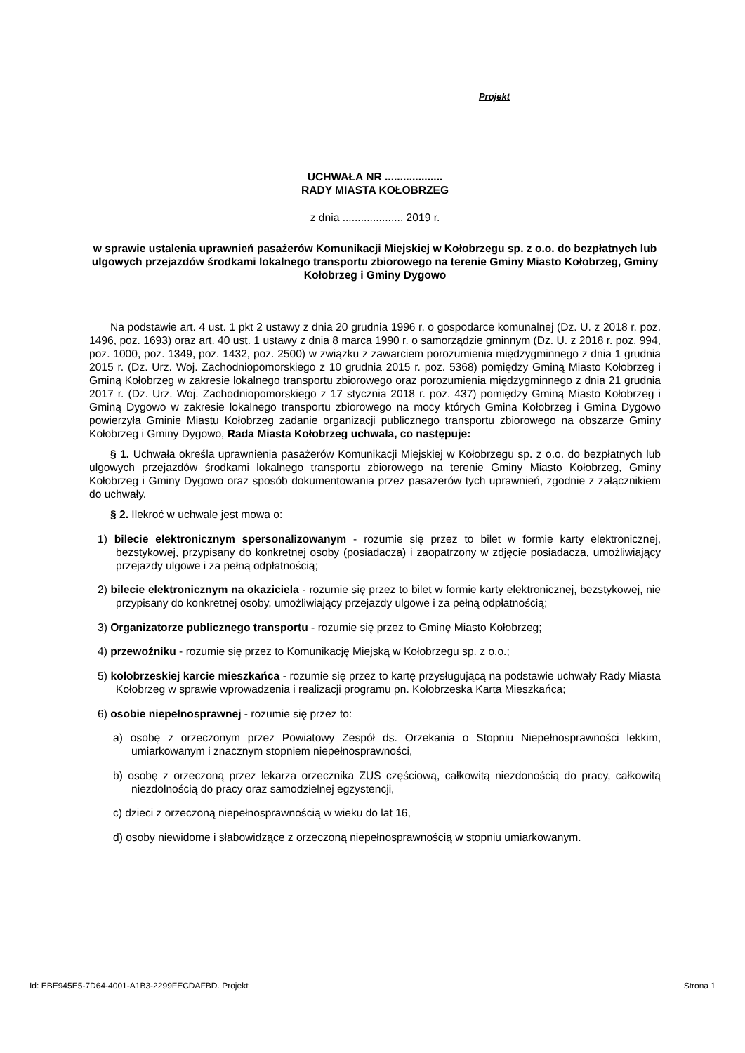Projekt
UCHWAŁA NR ...................
RADY MIASTA KOŁOBRZEG
z dnia .................... 2019 r.
w sprawie ustalenia uprawnień pasażerów Komunikacji Miejskiej w Kołobrzegu sp. z o.o. do bezpłatnych lub ulgowych przejazdów środkami lokalnego transportu zbiorowego na terenie Gminy Miasto Kołobrzeg, Gminy Kołobrzeg i Gminy Dygowo
Na podstawie art. 4 ust. 1 pkt 2 ustawy z dnia 20 grudnia 1996 r. o gospodarce komunalnej (Dz. U. z 2018 r. poz. 1496, poz. 1693) oraz art. 40 ust. 1 ustawy z dnia 8 marca 1990 r. o samorządzie gminnym (Dz. U. z 2018 r. poz. 994, poz. 1000, poz. 1349, poz. 1432, poz. 2500) w związku z zawarciem porozumienia międzygminnego z dnia 1 grudnia 2015 r. (Dz. Urz. Woj. Zachodniopomorskiego z 10 grudnia 2015 r. poz. 5368) pomiędzy Gminą Miasto Kołobrzeg i Gminą Kołobrzeg w zakresie lokalnego transportu zbiorowego oraz porozumienia międzygminnego z dnia 21 grudnia 2017 r. (Dz. Urz. Woj. Zachodniopomorskiego z 17 stycznia 2018 r. poz. 437) pomiędzy Gminą Miasto Kołobrzeg i Gminą Dygowo w zakresie lokalnego transportu zbiorowego na mocy których Gmina Kołobrzeg i Gmina Dygowo powierzyła Gminie Miastu Kołobrzeg zadanie organizacji publicznego transportu zbiorowego na obszarze Gminy Kołobrzeg i Gminy Dygowo, Rada Miasta Kołobrzeg uchwala, co następuje:
§ 1. Uchwała określa uprawnienia pasażerów Komunikacji Miejskiej w Kołobrzegu sp. z o.o. do bezpłatnych lub ulgowych przejazdów środkami lokalnego transportu zbiorowego na terenie Gminy Miasto Kołobrzeg, Gminy Kołobrzeg i Gminy Dygowo oraz sposób dokumentowania przez pasażerów tych uprawnień, zgodnie z załącznikiem do uchwały.
§ 2. Ilekroć w uchwale jest mowa o:
1) bilecie elektronicznym spersonalizowanym - rozumie się przez to bilet w formie karty elektronicznej, bezstykowej, przypisany do konkretnej osoby (posiadacza) i zaopatrzony w zdjęcie posiadacza, umożliwiający przejazdy ulgowe i za pełną odpłatnością;
2) bilecie elektronicznym na okaziciela - rozumie się przez to bilet w formie karty elektronicznej, bezstykowej, nie przypisany do konkretnej osoby, umożliwiający przejazdy ulgowe i za pełną odpłatnością;
3) Organizatorze publicznego transportu - rozumie się przez to Gminę Miasto Kołobrzeg;
4) przewoźniku - rozumie się przez to Komunikację Miejską w Kołobrzegu sp. z o.o.;
5) kołobrzeskiej karcie mieszkańca - rozumie się przez to kartę przysługującą na podstawie uchwały Rady Miasta Kołobrzeg w sprawie wprowadzenia i realizacji programu pn. Kołobrzeska Karta Mieszkańca;
6) osobie niepełnosprawnej - rozumie się przez to:
a) osobę z orzeczonym przez Powiatowy Zespół ds. Orzekania o Stopniu Niepełnosprawności lekkim, umiarkowanym i znacznym stopniem niepełnosprawności,
b) osobę z orzeczoną przez lekarza orzecznika ZUS częściową, całkowitą niezdonością do pracy, całkowitą niezdolnością do pracy oraz samodzielnej egzystencji,
c) dzieci z orzeczoną niepełnosprawnością w wieku do lat 16,
d) osoby niewidome i słabowidzące z orzeczoną niepełnosprawnością w stopniu umiarkowanym.
Id: EBE945E5-7D64-4001-A1B3-2299FECDAFBD. Projekt Strona 1